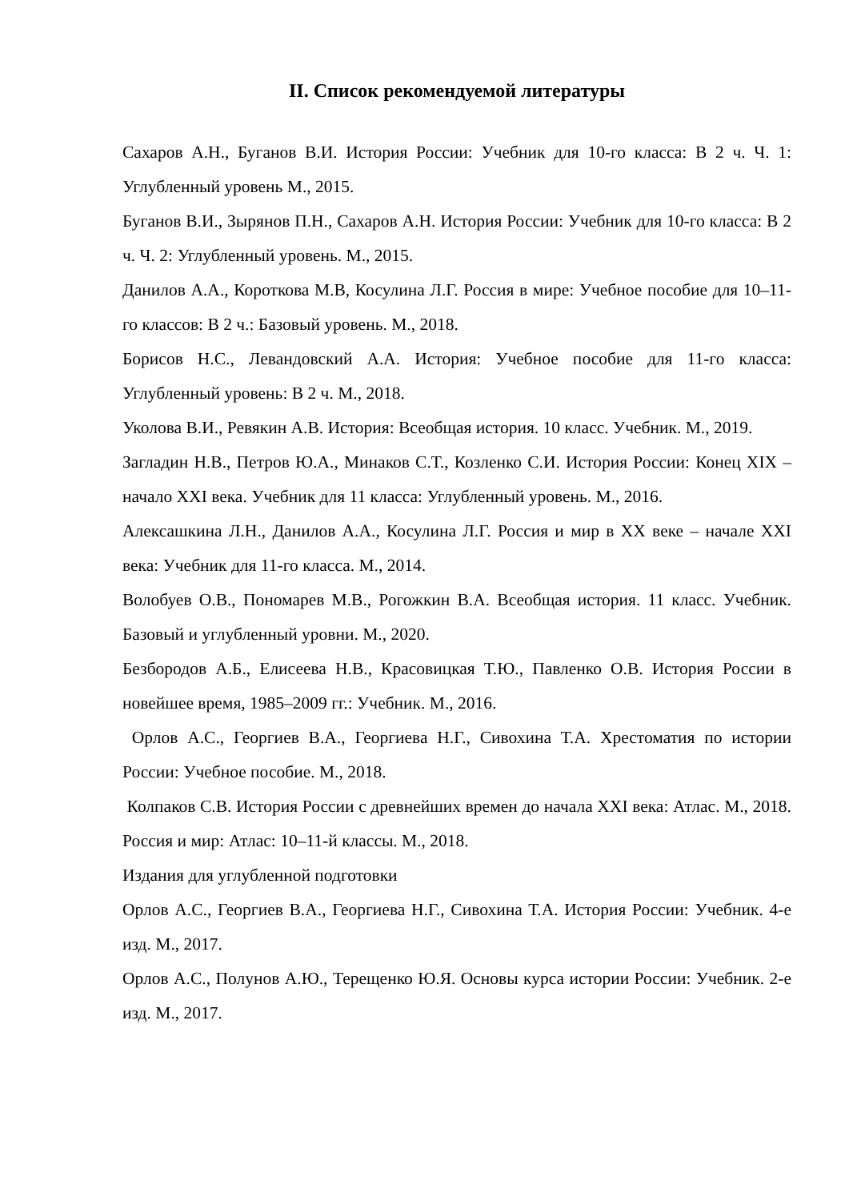II. Список рекомендуемой литературы
Сахаров А.Н., Буганов В.И. История России: Учебник для 10-го класса: В 2 ч. Ч. 1: Углубленный уровень М., 2015.
Буганов В.И., Зырянов П.Н., Сахаров А.Н. История России: Учебник для 10-го класса: В 2 ч. Ч. 2: Углубленный уровень. М., 2015.
Данилов А.А., Короткова М.В, Косулина Л.Г. Россия в мире: Учебное пособие для 10–11-го классов: В 2 ч.: Базовый уровень. М., 2018.
Борисов Н.С., Левандовский А.А. История: Учебное пособие для 11-го класса: Углубленный уровень: В 2 ч. М., 2018.
Уколова В.И., Ревякин А.В. История: Всеобщая история. 10 класс. Учебник. М., 2019.
Загладин Н.В., Петров Ю.А., Минаков С.Т., Козленко С.И. История России: Конец XIX – начало XXI века. Учебник для 11 класса: Углубленный уровень. М., 2016.
Алексашкина Л.Н., Данилов А.А., Косулина Л.Г. Россия и мир в XX веке – начале XXI века: Учебник для 11-го класса. М., 2014.
Волобуев О.В., Пономарев М.В., Рогожкин В.А. Всеобщая история. 11 класс. Учебник. Базовый и углубленный уровни. М., 2020.
Безбородов А.Б., Елисеева Н.В., Красовицкая Т.Ю., Павленко О.В. История России в новейшее время, 1985–2009 гг.: Учебник. М., 2016.
Орлов А.С., Георгиев В.А., Георгиева Н.Г., Сивохина Т.А. Хрестоматия по истории России: Учебное пособие. М., 2018.
Колпаков С.В. История России с древнейших времен до начала XXI века: Атлас. М., 2018. Россия и мир: Атлас: 10–11-й классы. М., 2018.
Издания для углубленной подготовки
Орлов А.С., Георгиев В.А., Георгиева Н.Г., Сивохина Т.А. История России: Учебник. 4-е изд. М., 2017.
Орлов А.С., Полунов А.Ю., Терещенко Ю.Я. Основы курса истории России: Учебник. 2-е изд. М., 2017.